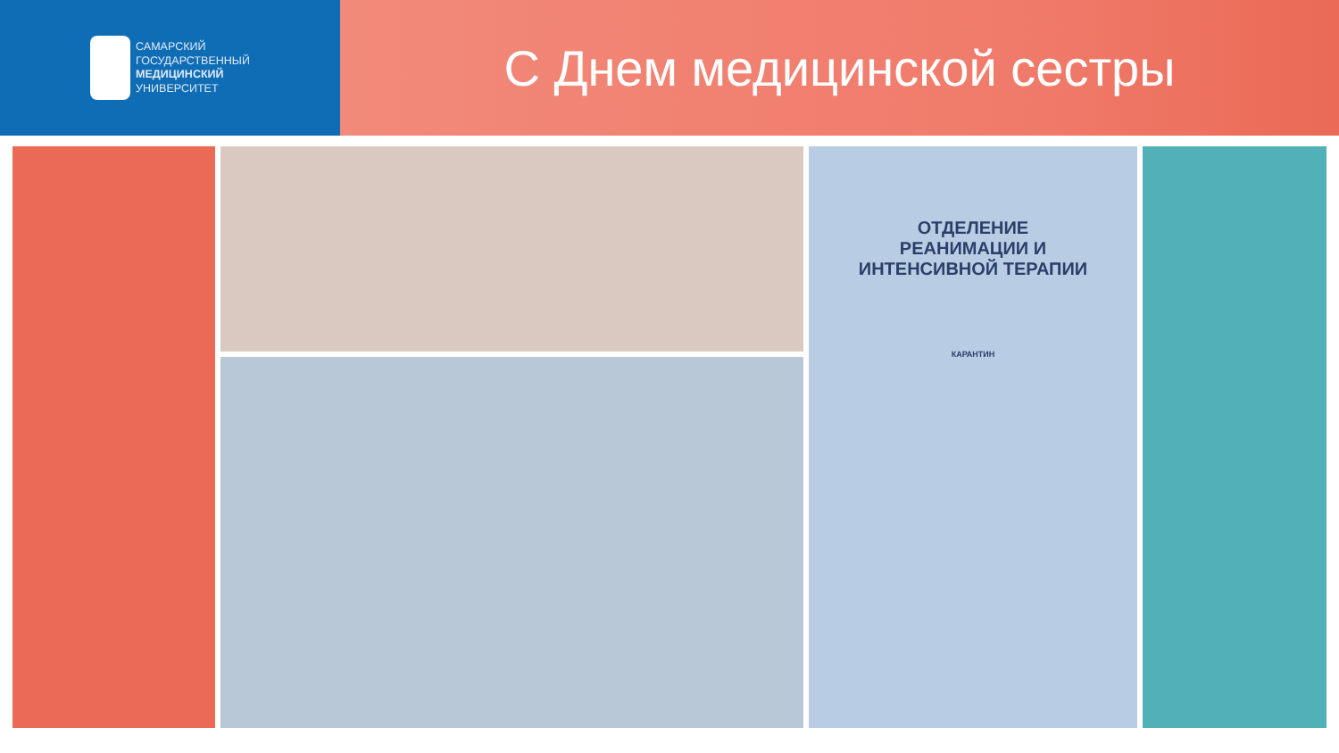САМАРСКИЙ
ГОСУДАРСТВЕННЫЙ
МЕДИЦИНСКИЙ
УНИВЕРСИТЕТ
С Днем медицинской сестры
ОТДЕЛЕНИЕ
РЕАНИМАЦИИ И
ИНТЕНСИВНОЙ ТЕРАПИИ
КАРАНТИН